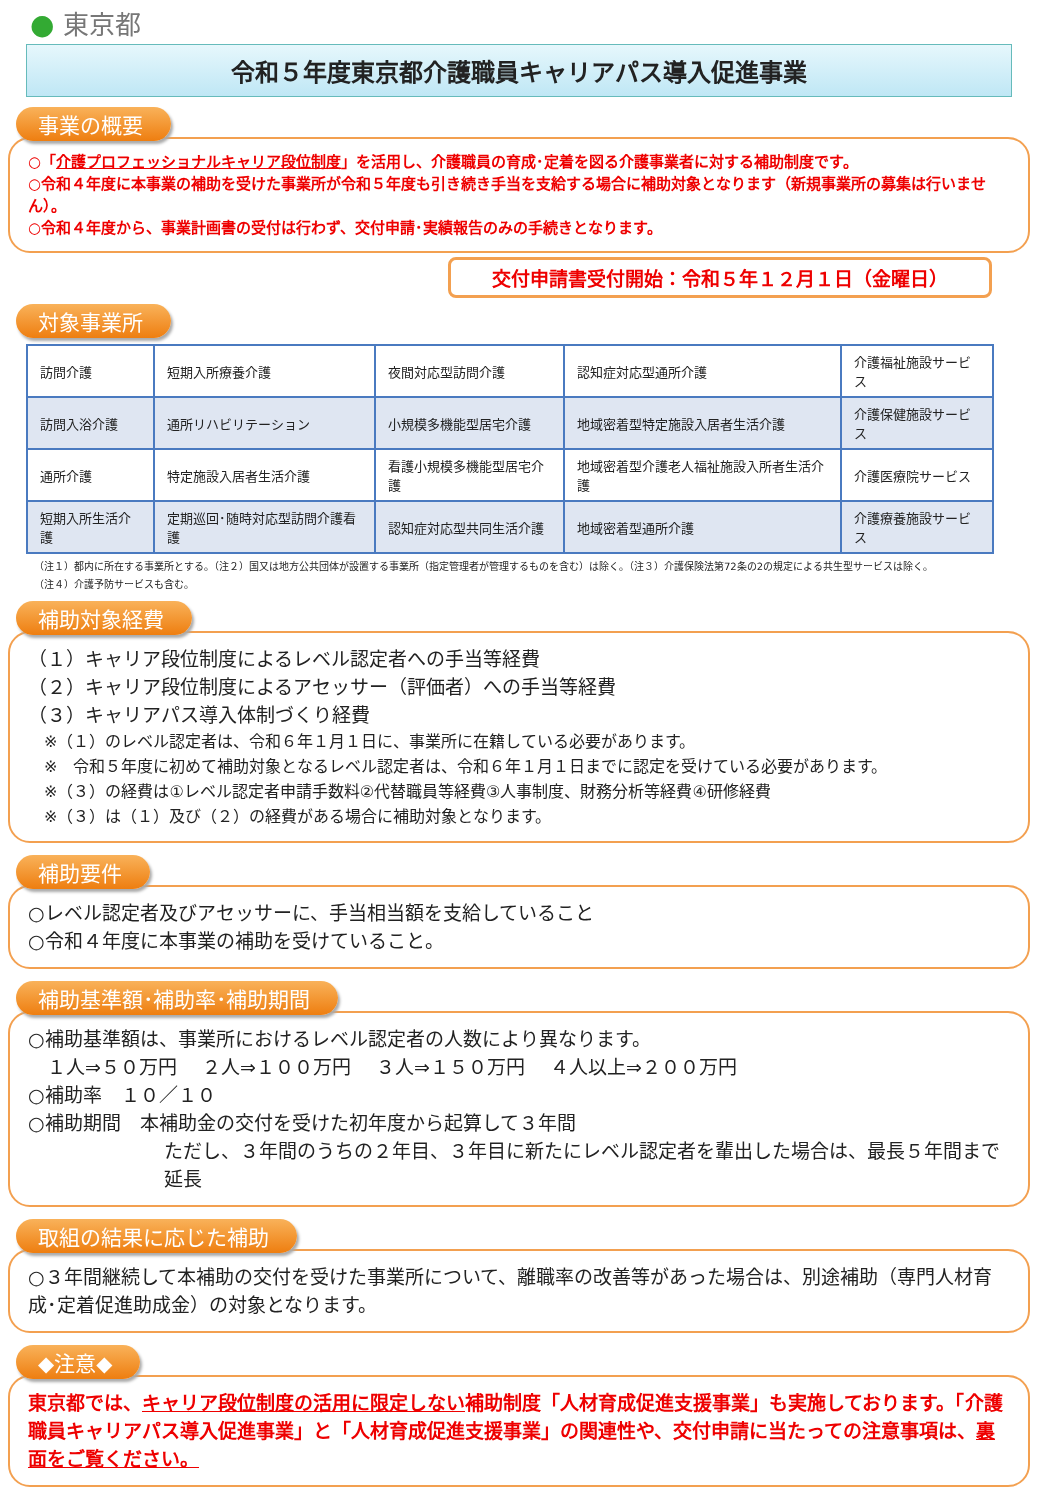● 東京都
令和５年度東京都介護職員キャリアパス導入促進事業
事業の概要
○「介護プロフェッショナルキャリア段位制度」を活用し、介護職員の育成･定着を図る介護事業者に対する補助制度です。
○令和４年度に本事業の補助を受けた事業所が令和５年度も引き続き手当を支給する場合に補助対象となります（新規事業所の募集は行いません）。
○令和４年度から、事業計画書の受付は行わず、交付申請･実績報告のみの手続きとなります。
交付申請書受付開始：令和５年１２月１日（金曜日）
対象事業所
| 訪問介護 | 短期入所療養介護 | 夜間対応型訪問介護 | 認知症対応型通所介護 | 介護福祉施設サービス |
| 訪問入浴介護 | 通所リハビリテーション | 小規模多機能型居宅介護 | 地域密着型特定施設入居者生活介護 | 介護保健施設サービス |
| 通所介護 | 特定施設入居者生活介護 | 看護小規模多機能型居宅介護 | 地域密着型介護老人福祉施設入所者生活介護 | 介護医療院サービス |
| 短期入所生活介護 | 定期巡回･随時対応型訪問介護看護 | 認知症対応型共同生活介護 | 地域密着型通所介護 | 介護療養施設サービス |
（注１）都内に所在する事業所とする。（注２）国又は地方公共団体が設置する事業所（指定管理者が管理するものを含む）は除く。（注３）介護保険法第72条の2の規定による共生型サービスは除く。
（注４）介護予防サービスも含む。
補助対象経費
（１）キャリア段位制度によるレベル認定者への手当等経費
（２）キャリア段位制度によるアセッサー（評価者）への手当等経費
（３）キャリアパス導入体制づくり経費
　※（１）のレベル認定者は、令和６年１月１日に、事業所に在籍している必要があります。
　※　令和５年度に初めて補助対象となるレベル認定者は、令和６年１月１日までに認定を受けている必要があります。
　※（３）の経費は①レベル認定者申請手数料②代替職員等経費③人事制度、財務分析等経費④研修経費
　※（３）は（１）及び（２）の経費がある場合に補助対象となります。
補助要件
○レベル認定者及びアセッサーに、手当相当額を支給していること
○令和４年度に本事業の補助を受けていること。
補助基準額･補助率･補助期間
○補助基準額は、事業所におけるレベル認定者の人数により異なります。
　１人⇒５０万円　 ２人⇒１００万円　 ３人⇒１５０万円　 ４人以上⇒２００万円
○補助率　１０／１０
○補助期間　本補助金の交付を受けた初年度から起算して３年間
ただし、３年間のうちの２年目、３年目に新たにレベル認定者を輩出した場合は、最長５年間まで延長
取組の結果に応じた補助
○３年間継続して本補助の交付を受けた事業所について、離職率の改善等があった場合は、別途補助（専門人材育成･定着促進助成金）の対象となります。
◆注意◆
東京都では、キャリア段位制度の活用に限定しない補助制度「人材育成促進支援事業」も実施しております。「介護職員キャリアパス導入促進事業」と「人材育成促進支援事業」の関連性や、交付申請に当たっての注意事項は、裏面をご覧ください。